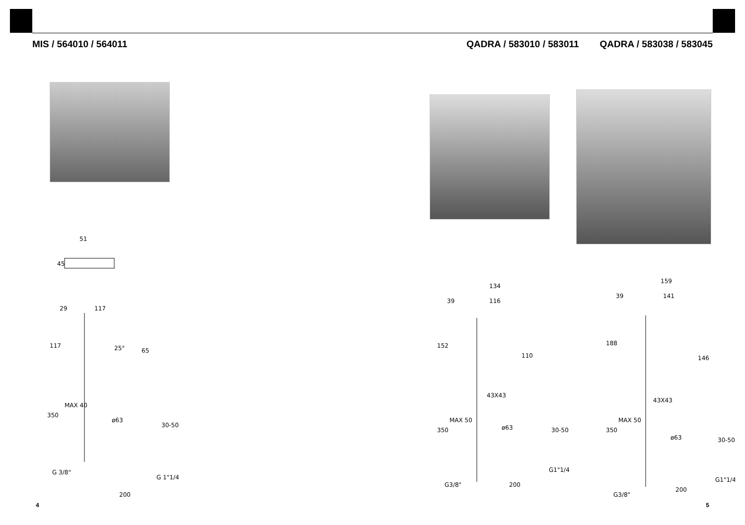MIS / 564010 / 564011 QADRA / 583010 / 583011 QADRA / 583038 / 583045
51
45
29
117
117
65
25°
350
MAX 40
ø63
30-50
G 3/8"
G 1"1/4
200
134
39
116
152
110
43X43
MAX 50
350
ø63
30-50
G1"1/4
G3/8"
200
159
39
141
188
146
43X43
MAX 50
350
ø63
30-50
G1"1/4
G3/8"
200
4 5